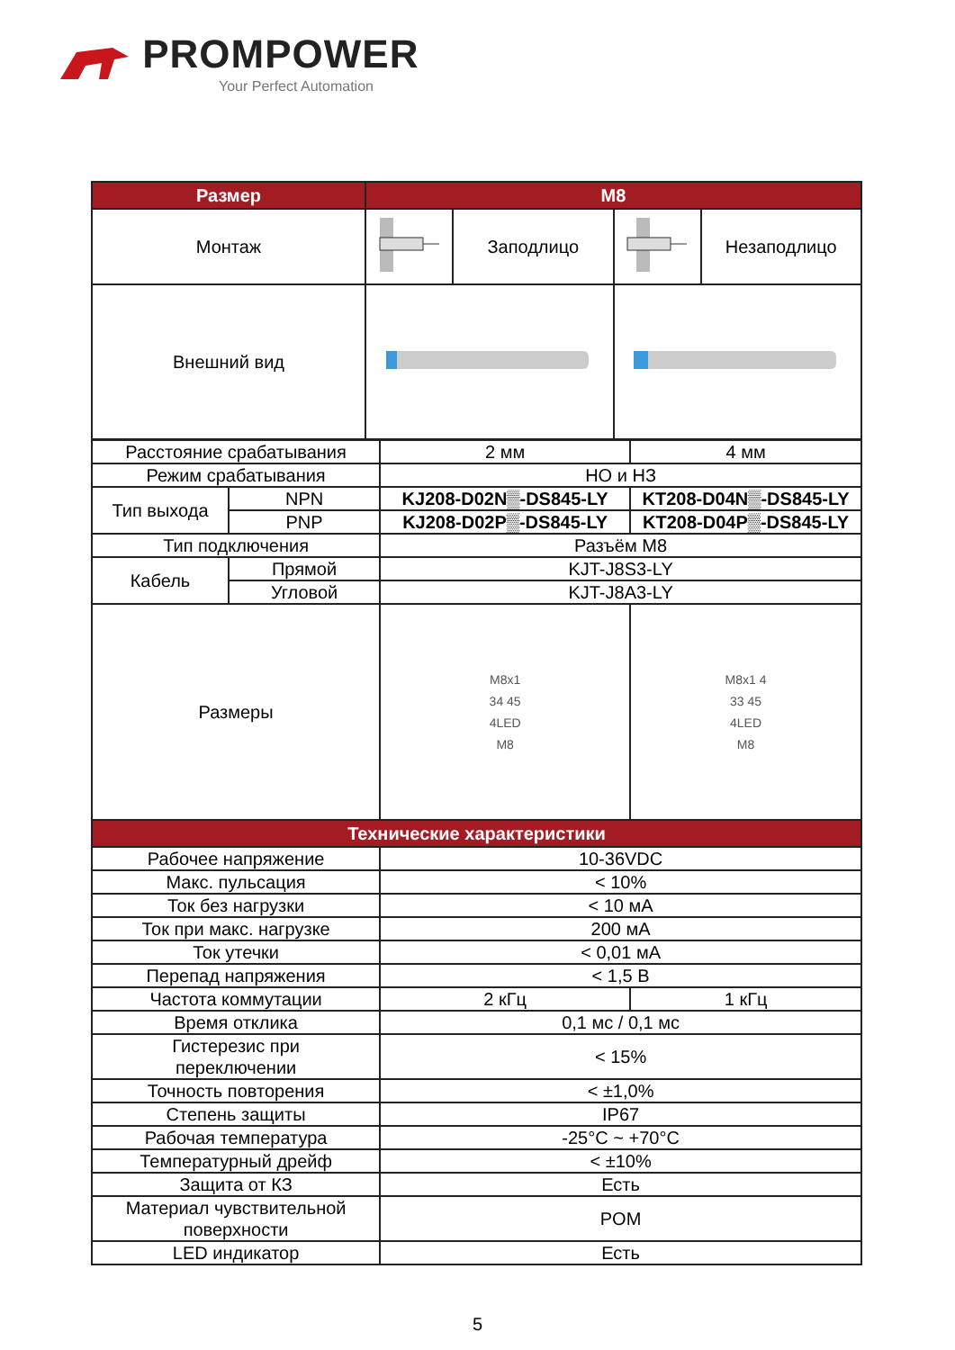PROMPOWER
Your Perfect Automation
| Размер | M8 | | | |
| --- | --- | --- | --- | --- |
| Монтаж | | Заподлицо | | Незаподлицо |
| Внешний вид | | | | |
| Расстояние срабатывания | | 2 мм | 4 мм |
| Режим срабатывания | | НО и НЗ | |
| Тип выхода | NPN | KJ208-D02N▒-DS845-LY | KT208-D04N▒-DS845-LY |
| | PNP | KJ208-D02P▒-DS845-LY | KT208-D04P▒-DS845-LY |
| Тип подключения | | Разъём M8 | |
| Кабель | Прямой | KJT-J8S3-LY | |
| | Угловой | KJT-J8A3-LY | |
| Размеры | | M8x1 34 45 4LED M8 | M8x1 4 33 45 4LED M8 |
| Технические характеристики | | | |
| Рабочее напряжение | | 10-36VDC | |
| Макс. пульсация | | < 10% | |
| Ток без нагрузки | | < 10 мА | |
| Ток при макс. нагрузке | | 200 мА | |
| Ток утечки | | < 0,01 мА | |
| Перепад напряжения | | < 1,5 В | |
| Частота коммутации | | 2 кГц | 1 кГц |
| Время отклика | | 0,1 мс / 0,1 мс | |
| Гистерезис при переключении | | < 15% | |
| Точность повторения | | < ±1,0% | |
| Степень защиты | | IP67 | |
| Рабочая температура | | -25°C ~ +70°C | |
| Температурный дрейф | | < ±10% | |
| Защита от КЗ | | Есть | |
| Материал чувствительной поверхности | | POM | |
| LED индикатор | | Есть | |
5